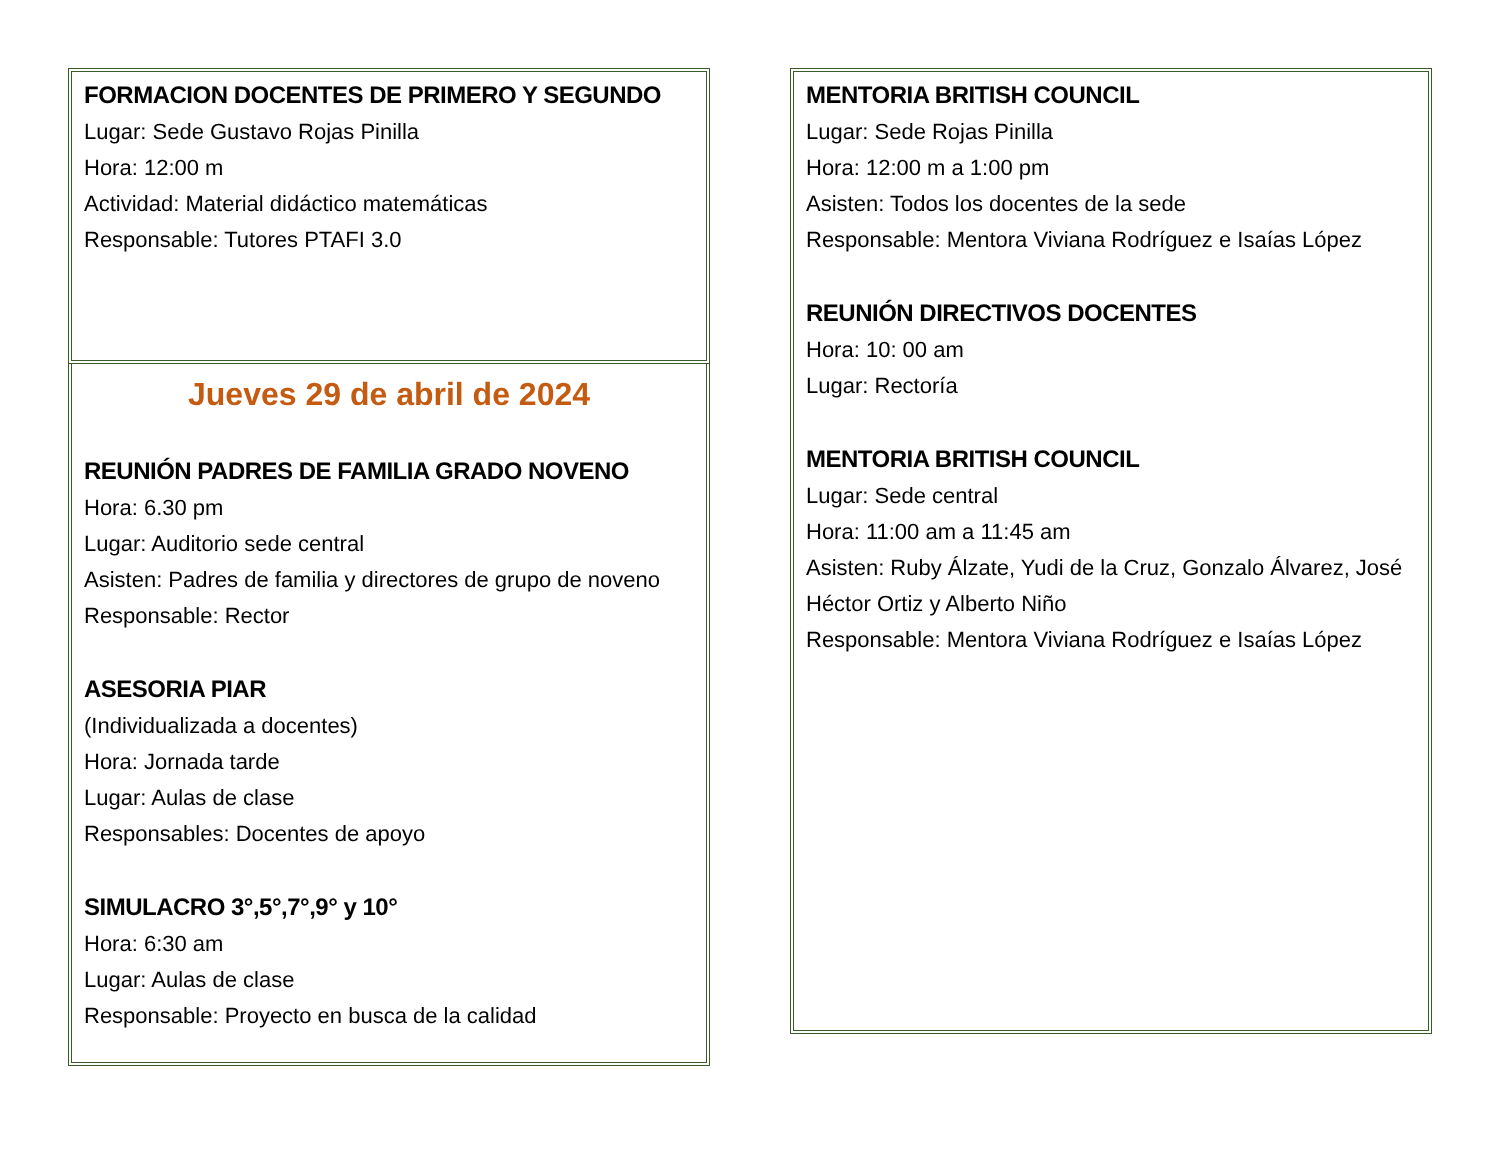FORMACION DOCENTES DE PRIMERO Y SEGUNDO
Lugar: Sede Gustavo Rojas Pinilla
Hora: 12:00 m
Actividad: Material didáctico matemáticas
Responsable: Tutores PTAFI 3.0
Jueves 29 de abril de 2024
REUNIÓN PADRES DE FAMILIA GRADO NOVENO
Hora: 6.30 pm
Lugar: Auditorio sede central
Asisten: Padres de familia y directores de grupo de noveno
Responsable: Rector
ASESORIA PIAR
(Individualizada a docentes)
Hora: Jornada tarde
Lugar: Aulas de clase
Responsables: Docentes de apoyo
SIMULACRO 3°,5°,7°,9° y 10°
Hora: 6:30 am
Lugar: Aulas de clase
Responsable: Proyecto en busca de la calidad
MENTORIA BRITISH COUNCIL
Lugar: Sede Rojas Pinilla
Hora: 12:00 m a 1:00 pm
Asisten: Todos los docentes de la sede
Responsable: Mentora Viviana Rodríguez e Isaías López
REUNIÓN DIRECTIVOS DOCENTES
Hora: 10: 00 am
Lugar: Rectoría
MENTORIA BRITISH COUNCIL
Lugar: Sede central
Hora: 11:00 am a 11:45 am
Asisten: Ruby Álzate, Yudi de la Cruz, Gonzalo Álvarez, José Héctor Ortiz y Alberto Niño
Responsable: Mentora Viviana Rodríguez e Isaías López